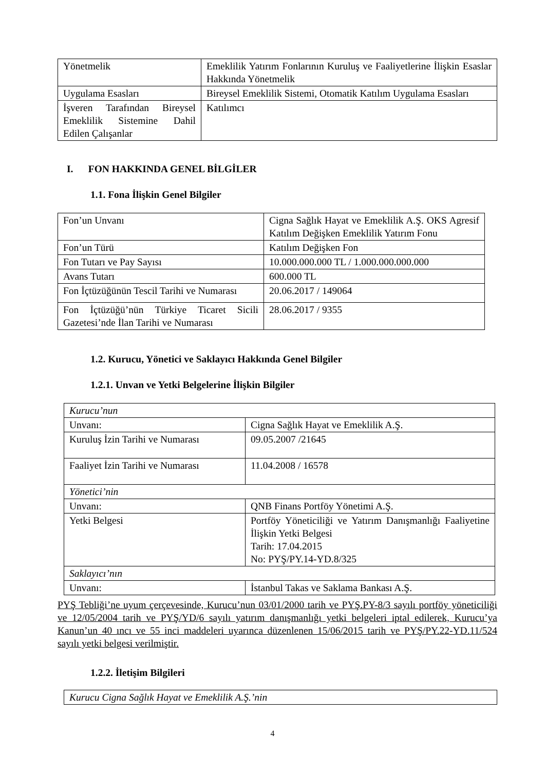| Yönetmelik | Emeklilik Yatırım Fonlarının Kuruluş ve Faaliyetlerine İlişkin Esaslar Hakkında Yönetmelik |
| Uygulama Esasları | Bireysel Emeklilik Sistemi, Otomatik Katılım Uygulama Esasları |
| İşveren Tarafından Bireysel Emeklilik Sistemine Dahil Edilen Çalışanlar | Katılımcı |
I. FON HAKKINDA GENEL BİLGİLER
1.1. Fona İlişkin Genel Bilgiler
| Fon’un Unvanı | Cigna Sağlık Hayat ve Emeklilik A.Ş. OKS Agresif Katılım Değişken Emeklilik Yatırım Fonu |
| Fon’un Türü | Katılım Değişken Fon |
| Fon Tutarı ve Pay Sayısı | 10.000.000.000 TL / 1.000.000.000.000 |
| Avans Tutarı | 600.000 TL |
| Fon İçtüzüğünün Tescil Tarihi ve Numarası | 20.06.2017 / 149064 |
| Fon İçtüzüğü’nün Türkiye Ticaret Sicili Gazetesi’nde İlan Tarihi ve Numarası | 28.06.2017 / 9355 |
1.2. Kurucu, Yönetici ve Saklayıcı Hakkında Genel Bilgiler
1.2.1. Unvan ve Yetki Belgelerine İlişkin Bilgiler
| Kurucu’nun | |
| Unvanı: | Cigna Sağlık Hayat ve Emeklilik A.Ş. |
| Kuruluş İzin Tarihi ve Numarası | 09.05.2007 /21645 |
| Faaliyet İzin Tarihi ve Numarası | 11.04.2008 / 16578 |
| Yönetici’nin | |
| Unvanı: | QNB Finans Portföy Yönetimi A.Ş. |
| Yetki Belgesi | Portföy Yöneticiliği ve Yatırım Danışmanlığı Faaliyetine İlişkin Yetki Belgesi Tarih: 17.04.2015 No: PYŞ/PY.14-YD.8/325 |
| Saklayıcı’nın | |
| Unvanı: | İstanbul Takas ve Saklama Bankası A.Ş. |
PYŞ Tebliği’ne uyum çerçevesinde, Kurucu’nun 03/01/2000 tarih ve PYŞ.PY-8/3 sayılı portföy yöneticiliği ve 12/05/2004 tarih ve PYŞ/YD/6 sayılı yatırım danışmanlığı yetki belgeleri iptal edilerek, Kurucu’ya Kanun’un 40 ıncı ve 55 inci maddeleri uyarınca düzenlenen 15/06/2015 tarih ve PYŞ/PY.22-YD.11/524 sayılı yetki belgesi verilmiştir.
1.2.2. İletişim Bilgileri
| Kurucu Cigna Sağlık Hayat ve Emeklilik A.Ş.’nin |
4